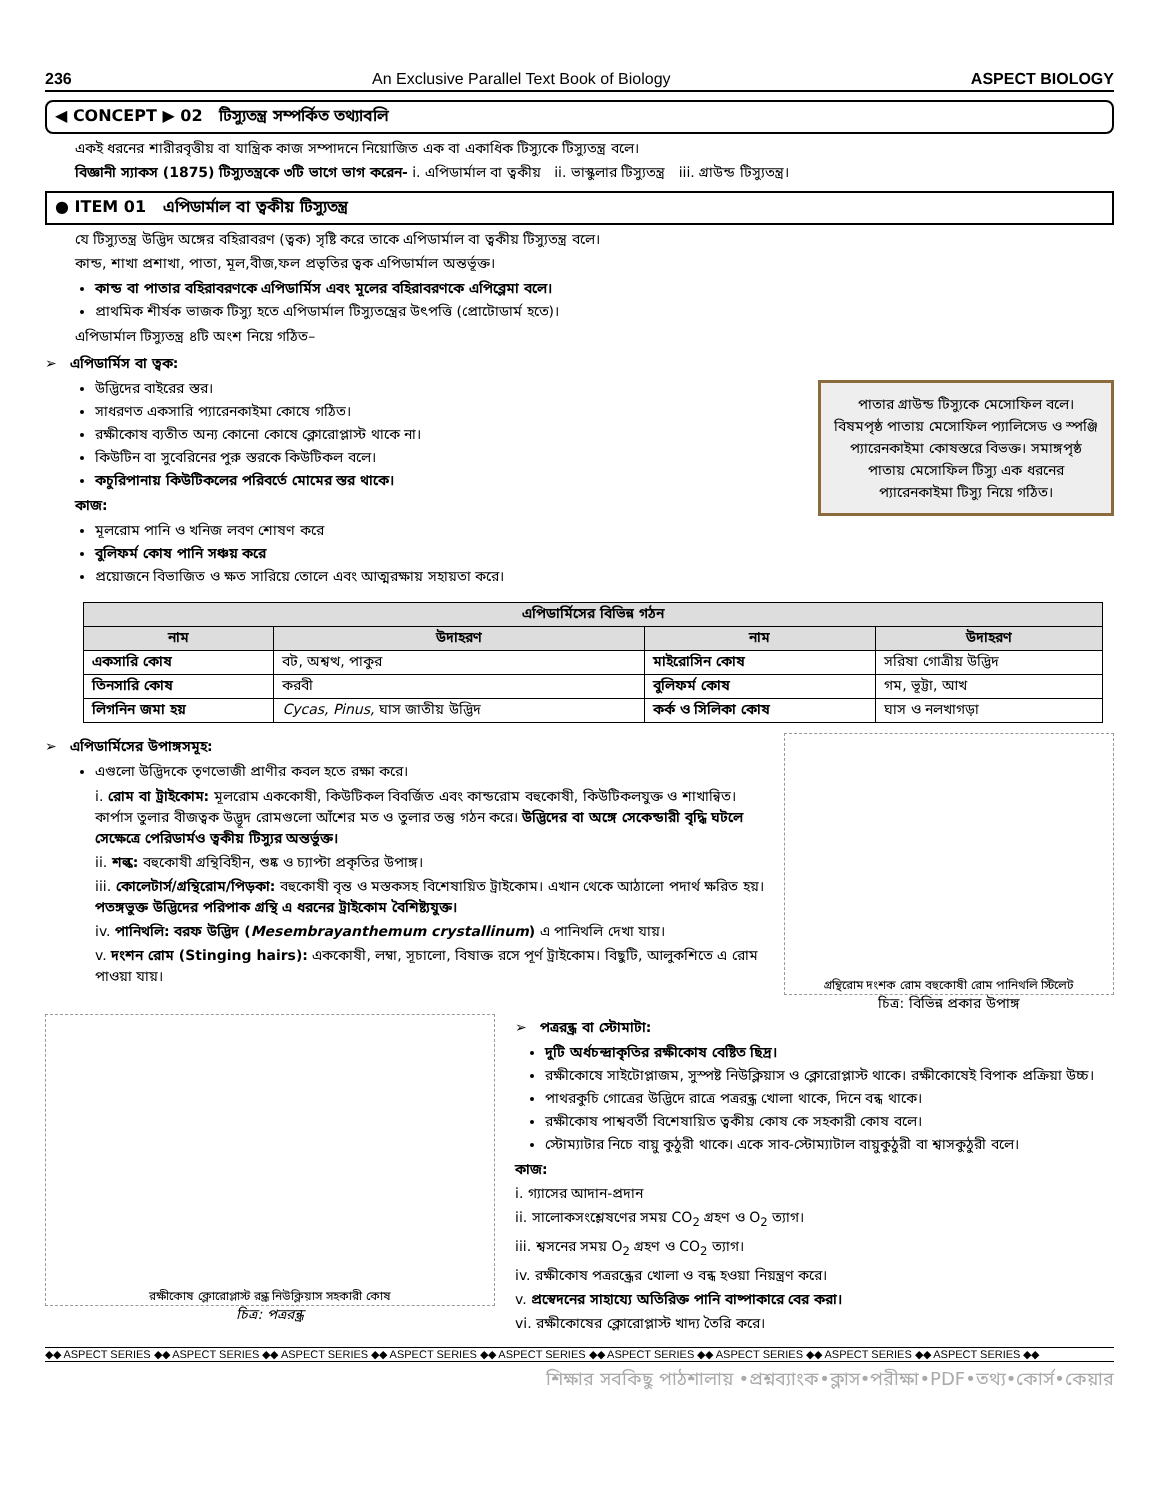236 An Exclusive Parallel Text Book of Biology ASPECT BIOLOGY
◀ CONCEPT ▶ 02 টিস্যুতন্ত্র সম্পর্কিত তথ্যাবলি
একই ধরনের শারীরবৃত্তীয় বা যান্ত্রিক কাজ সম্পাদনে নিয়োজিত এক বা একাধিক টিস্যুকে টিস্যুতন্ত্র বলে।
বিজ্ঞানী স্যাকস (1875) টিস্যুতন্ত্রকে ৩টি ভাগে ভাগ করেন- i. এপিডার্মাল বা ত্বকীয় ii. ভাস্কুলার টিস্যুতন্ত্র iii. গ্রাউন্ড টিস্যুতন্ত্র।
● ITEM 01 এপিডার্মাল বা ত্বকীয় টিস্যুতন্ত্র
যে টিস্যুতন্ত্র উদ্ভিদ অঙ্গের বহিরাবরণ (ত্বক) সৃষ্টি করে তাকে এপিডার্মাল বা ত্বকীয় টিস্যুতন্ত্র বলে।
কান্ড, শাখা প্রশাখা, পাতা, মূল,বীজ,ফল প্রভৃতির ত্বক এপিডার্মাল অন্তর্ভূক্ত।
কান্ড বা পাতার বহিরাবরণকে এপিডার্মিস এবং মূলের বহিরাবরণকে এপিব্লেমা বলে।
প্রাথমিক শীর্ষক ভাজক টিস্যু হতে এপিডার্মাল টিস্যুতন্ত্রের উৎপত্তি (প্রোটোডার্ম হতে)।
এপিডার্মাল টিস্যুতন্ত্র ৪টি অংশ নিয়ে গঠিত–
➢ এপিডার্মিস বা ত্বক:
উদ্ভিদের বাইরের স্তর।
সাধরণত একসারি প্যারেনকাইমা কোষে গঠিত।
রক্ষীকোষ ব্যতীত অন্য কোনো কোষে ক্লোরোপ্লাস্ট থাকে না।
কিউটিন বা সুবেরিনের পুরু স্তরকে কিউটিকল বলে।
কচুরিপানায় কিউটিকলের পরিবর্তে মোমের স্তর থাকে।
কাজ:
মূলরোম পানি ও খনিজ লবণ শোষণ করে
বুলিফর্ম কোষ পানি সঞ্চয় করে
প্রয়োজনে বিভাজিত ও ক্ষত সারিয়ে তোলে এবং আত্মরক্ষায় সহায়তা করে।
পাতার গ্রাউন্ড টিস্যুকে মেসোফিল বলে। বিষমপৃষ্ঠ পাতায় মেসোফিল প্যালিসেড ও স্পঞ্জি প্যারেনকাইমা কোষস্তরে বিভক্ত। সমাঙ্গপৃষ্ঠ পাতায় মেসোফিল টিস্যু এক ধরনের প্যারেনকাইমা টিস্যু নিয়ে গঠিত।
| এপিডার্মিসের বিভিন্ন গঠন | | | |
| --- | --- | --- | --- |
| নাম | উদাহরণ | নাম | উদাহরণ |
| একসারি কোষ | বট, অশ্বত্থ, পাকুর | মাইরোসিন কোষ | সরিষা গোত্রীয় উদ্ভিদ |
| তিনসারি কোষ | করবী | বুলিফর্ম কোষ | গম, ভূট্টা, আখ |
| লিগনিন জমা হয় | Cycas, Pinus, ঘাস জাতীয় উদ্ভিদ | কর্ক ও সিলিকা কোষ | ঘাস ও নলখাগড়া |
➢ এপিডার্মিসের উপাঙ্গসমূহ:
এগুলো উদ্ভিদকে তৃণভোজী প্রাণীর কবল হতে রক্ষা করে।
i. রোম বা ট্রাইকোম: মূলরোম এককোষী, কিউটিকল বিবর্জিত এবং কান্ডরোম বহুকোষী, কিউটিকলযুক্ত ও শাখান্বিত। কার্পাস তুলার বীজত্বক উদ্ভূদ রোমগুলো আঁশের মত ও তুলার তন্তু গঠন করে। উদ্ভিদের বা অঙ্গে সেকেন্ডারী বৃদ্ধি ঘটলে সেক্ষেত্রে পেরিডার্মও ত্বকীয় টিস্যুর অন্তর্ভুক্ত।
ii. শল্ক: বহুকোষী গ্রন্থিবিহীন, শুষ্ক ও চ্যাপ্টা প্রকৃতির উপাঙ্গ।
iii. কোলেটার্স/গ্রন্থিরোম/পিড়কা: বহুকোষী বৃন্ত ও মস্তকসহ বিশেষায়িত ট্রাইকোম। এখান থেকে আঠালো পদার্থ ক্ষরিত হয়। পতঙ্গভুক্ত উদ্ভিদের পরিপাক গ্রন্থি এ ধরনের ট্রাইকোম বৈশিষ্ট্যযুক্ত।
iv. পানিথলি: বরফ উদ্ভিদ (Mesembrayanthemum crystallinum) এ পানিথলি দেখা যায়।
v. দংশন রোম (Stinging hairs): এককোষী, লম্বা, সূচালো, বিষাক্ত রসে পূর্ণ ট্রাইকোম। বিছুটি, আলুকশিতে এ রোম পাওয়া যায়।
গ্রন্থিরোম দংশক রোম বহুকোষী রোম পানিথলি স্টিলেট
চিত্র: বিভিন্ন প্রকার উপাঙ্গ
রক্ষীকোষ ক্লোরোপ্লাস্ট রন্ধ্র নিউক্লিয়াস সহকারী কোষ
চিত্র: পত্ররন্ধ্র
➢ পত্ররন্ধ্র বা স্টোমাটা:
দুটি অর্ধচন্দ্রাকৃতির রক্ষীকোষ বেষ্টিত ছিদ্র।
রক্ষীকোষে সাইটোপ্লাজম, সুস্পষ্ট নিউক্লিয়াস ও ক্লোরোপ্লাস্ট থাকে। রক্ষীকোষেই বিপাক প্রক্রিয়া উচ্চ।
পাথরকুচি গোত্রের উদ্ভিদে রাত্রে পত্ররন্ধ্র খোলা থাকে, দিনে বন্ধ থাকে।
রক্ষীকোষ পাশ্ববর্তী বিশেষায়িত ত্বকীয় কোষ কে সহকারী কোষ বলে।
স্টোম্যাটার নিচে বায়ু কুঠুরী থাকে। একে সাব-স্টোম্যাটাল বায়ুকুঠুরী বা শ্বাসকুঠুরী বলে।
কাজ:
i. গ্যাসের আদান-প্রদান
ii. সালোকসংশ্লেষণের সময় CO<sub>2</sub> গ্রহণ ও O<sub>2</sub> ত্যাগ।
iii. শ্বসনের সময় O<sub>2</sub> গ্রহণ ও CO<sub>2</sub> ত্যাগ।
iv. রক্ষীকোষ পত্ররন্ধ্রের খোলা ও বন্ধ হওয়া নিয়ন্ত্রণ করে।
v. প্রস্বেদনের সাহায্যে অতিরিক্ত পানি বাষ্পাকারে বের করা।
vi. রক্ষীকোষের ক্লোরোপ্লাস্ট খাদ্য তৈরি করে।
◆◆ ASPECT SERIES ◆◆ ASPECT SERIES ◆◆ ASPECT SERIES ◆◆ ASPECT SERIES ◆◆ ASPECT SERIES ◆◆ ASPECT SERIES ◆◆ ASPECT SERIES ◆◆ ASPECT SERIES ◆◆ ASPECT SERIES ◆◆
শিক্ষার সবকিছু পাঠশালায় •প্রশ্নব্যাংক•ক্লাস•পরীক্ষা•PDF•তথ্য•কোর্স•কেয়ার